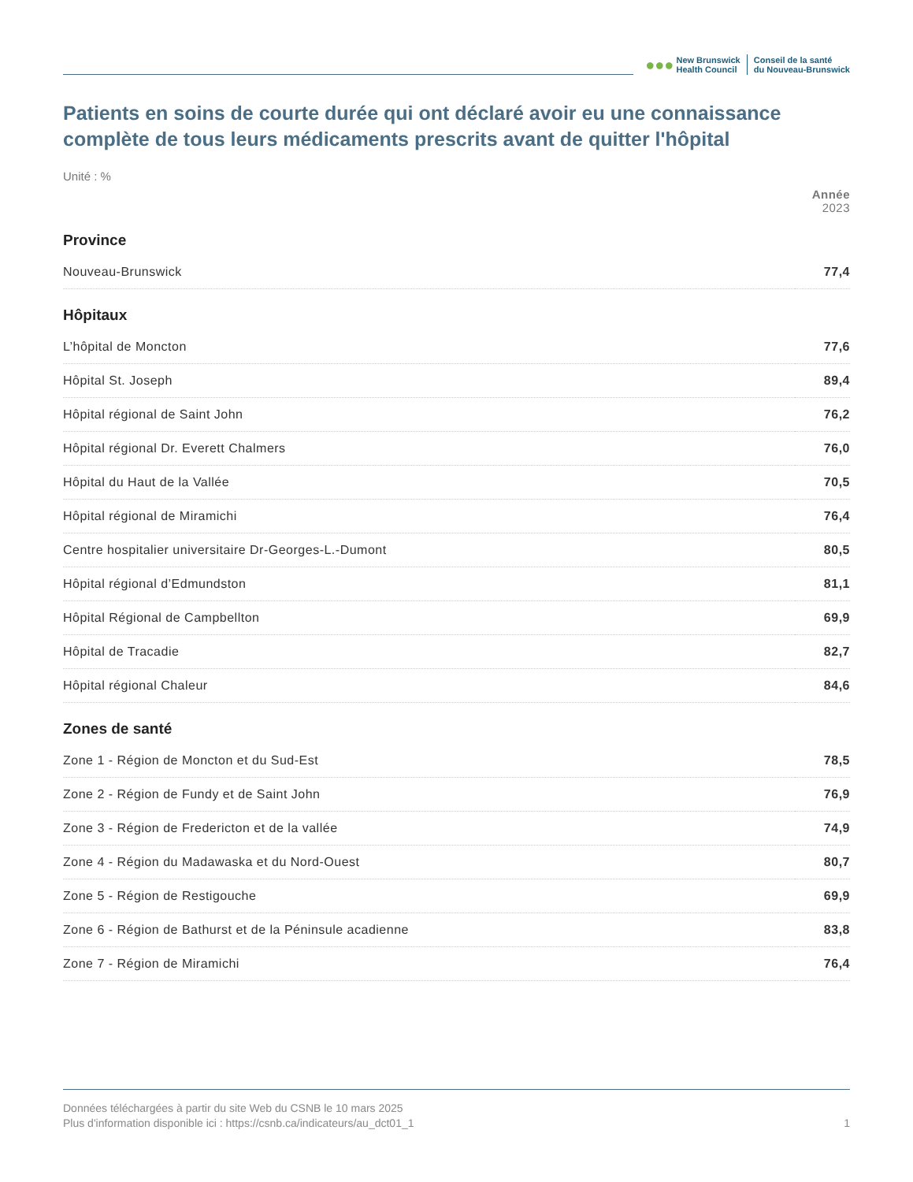●●●
New Brunswick
Health Council
Conseil de la santé
du Nouveau-Brunswick
Patients en soins de courte durée qui ont déclaré avoir eu une connaissance complète de tous leurs médicaments prescrits avant de quitter l'hôpital
Unité : %
| Année 2023 | |
| Province | |
| Nouveau-Brunswick | 77,4 |
| Hôpitaux | |
| L’hôpital de Moncton | 77,6 |
| Hôpital St. Joseph | 89,4 |
| Hôpital régional de Saint John | 76,2 |
| Hôpital régional Dr. Everett Chalmers | 76,0 |
| Hôpital du Haut de la Vallée | 70,5 |
| Hôpital régional de Miramichi | 76,4 |
| Centre hospitalier universitaire Dr-Georges-L.-Dumont | 80,5 |
| Hôpital régional d’Edmundston | 81,1 |
| Hôpital Régional de Campbellton | 69,9 |
| Hôpital de Tracadie | 82,7 |
| Hôpital régional Chaleur | 84,6 |
| Zones de santé | |
| Zone 1 - Région de Moncton et du Sud-Est | 78,5 |
| Zone 2 - Région de Fundy et de Saint John | 76,9 |
| Zone 3 - Région de Fredericton et de la vallée | 74,9 |
| Zone 4 - Région du Madawaska et du Nord-Ouest | 80,7 |
| Zone 5 - Région de Restigouche | 69,9 |
| Zone 6 - Région de Bathurst et de la Péninsule acadienne | 83,8 |
| Zone 7 - Région de Miramichi | 76,4 |
Données téléchargées à partir du site Web du CSNB le 10 mars 2025
Plus d'information disponible ici : https://csnb.ca/indicateurs/au_dct01_1 1